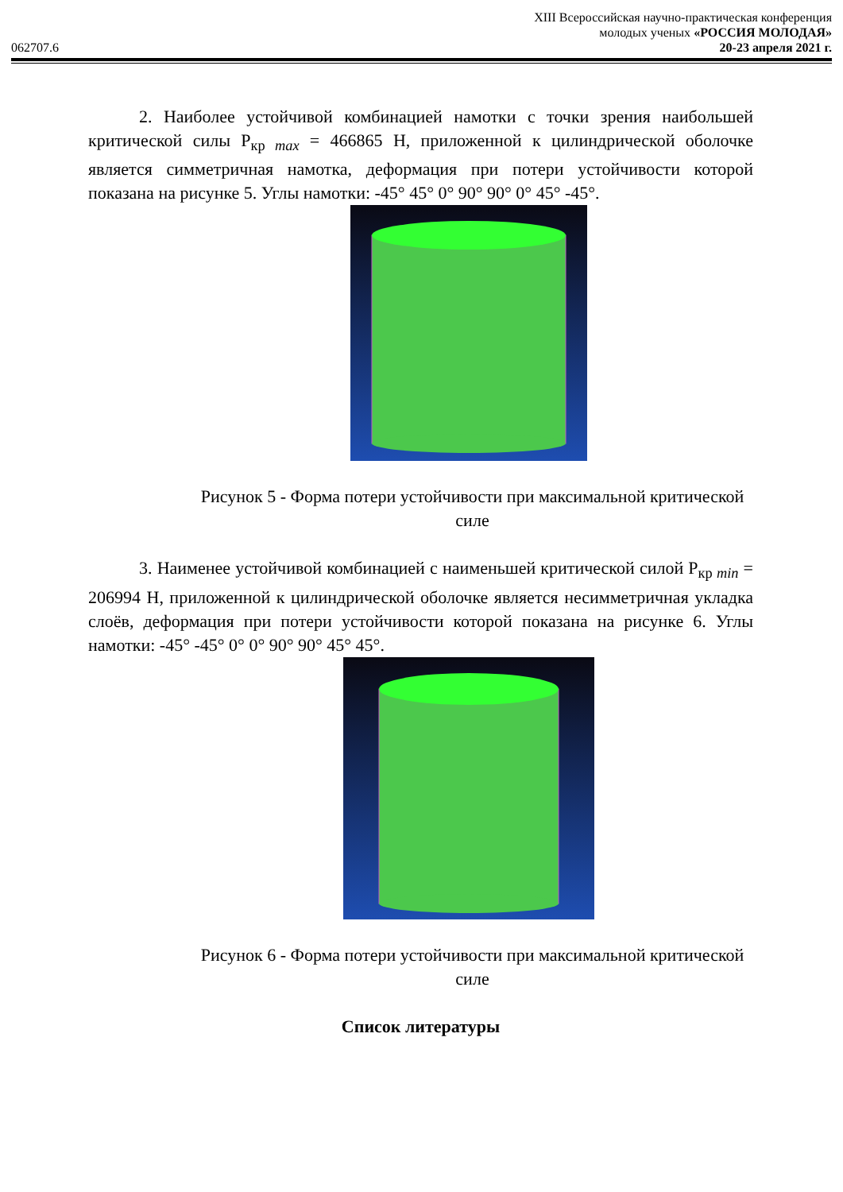XIII Всероссийская научно-практическая конференция
молодых ученых «РОССИЯ МОЛОДАЯ»
062707.6 20-23 апреля 2021 г.
2. Наиболее устойчивой комбинацией намотки с точки зрения наибольшей критической силы P<sub>кр max</sub> = 466865 Н, приложенной к цилиндрической оболочке является симметричная намотка, деформация при потери устойчивости которой показана на рисунке 5. Углы намотки: -45° 45° 0° 90° 90° 0° 45° -45°.
Рисунок 5 - Форма потери устойчивости при максимальной критической силе
3. Наименее устойчивой комбинацией с наименьшей критической силой P<sub>кр min</sub> = 206994 Н, приложенной к цилиндрической оболочке является несимметричная укладка слоёв, деформация при потери устойчивости которой показана на рисунке 6. Углы намотки: -45° -45° 0° 0° 90° 90° 45° 45°.
Рисунок 6 - Форма потери устойчивости при максимальной критической силе
Список литературы